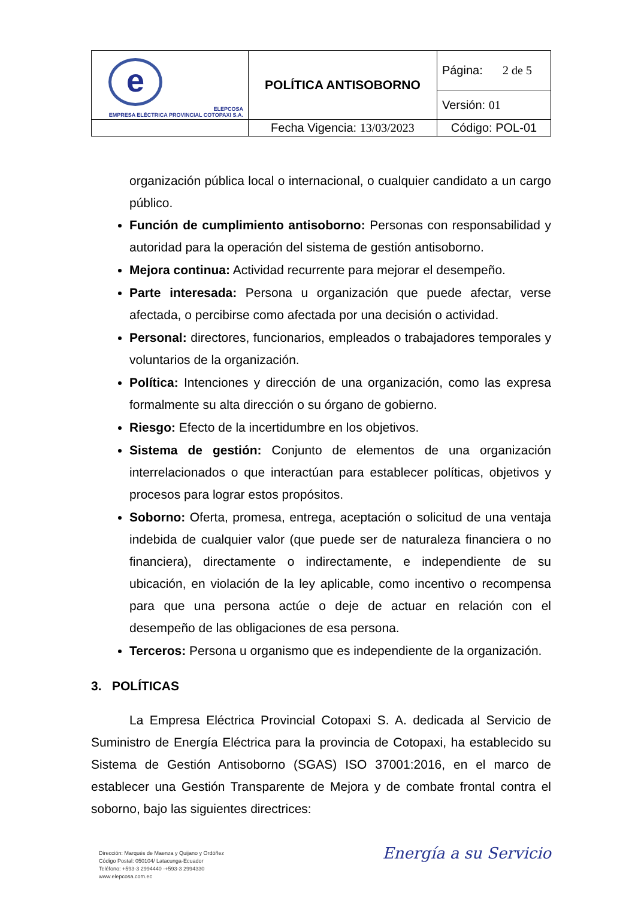| e ELEPCOSA EMPRESA ELÉCTRICA PROVINCIAL COTOPAXI S.A. | POLÍTICA ANTISOBORNO | Página: 2 de 5 |
| | | Versión: 01 |
| | Fecha Vigencia: 13/03/2023 | Código: POL-01 |
organización pública local o internacional, o cualquier candidato a un cargo público.
Función de cumplimiento antisoborno: Personas con responsabilidad y autoridad para la operación del sistema de gestión antisoborno.
Mejora continua: Actividad recurrente para mejorar el desempeño.
Parte interesada: Persona u organización que puede afectar, verse afectada, o percibirse como afectada por una decisión o actividad.
Personal: directores, funcionarios, empleados o trabajadores temporales y voluntarios de la organización.
Política: Intenciones y dirección de una organización, como las expresa formalmente su alta dirección o su órgano de gobierno.
Riesgo: Efecto de la incertidumbre en los objetivos.
Sistema de gestión: Conjunto de elementos de una organización interrelacionados o que interactúan para establecer políticas, objetivos y procesos para lograr estos propósitos.
Soborno: Oferta, promesa, entrega, aceptación o solicitud de una ventaja indebida de cualquier valor (que puede ser de naturaleza financiera o no financiera), directamente o indirectamente, e independiente de su ubicación, en violación de la ley aplicable, como incentivo o recompensa para que una persona actúe o deje de actuar en relación con el desempeño de las obligaciones de esa persona.
Terceros: Persona u organismo que es independiente de la organización.
3. POLÍTICAS
La Empresa Eléctrica Provincial Cotopaxi S. A. dedicada al Servicio de Suministro de Energía Eléctrica para la provincia de Cotopaxi, ha establecido su Sistema de Gestión Antisoborno (SGAS) ISO 37001:2016, en el marco de establecer una Gestión Transparente de Mejora y de combate frontal contra el soborno, bajo las siguientes directrices:
Dirección: Marqués de Maenza y Quijano y Ordóñez
Código Postal: 050104/ Latacunga-Ecuador
Teléfono: +593-3 2994440 -+593-3 2994330
www.elepcosa.com.ec
Energía a su Servicio